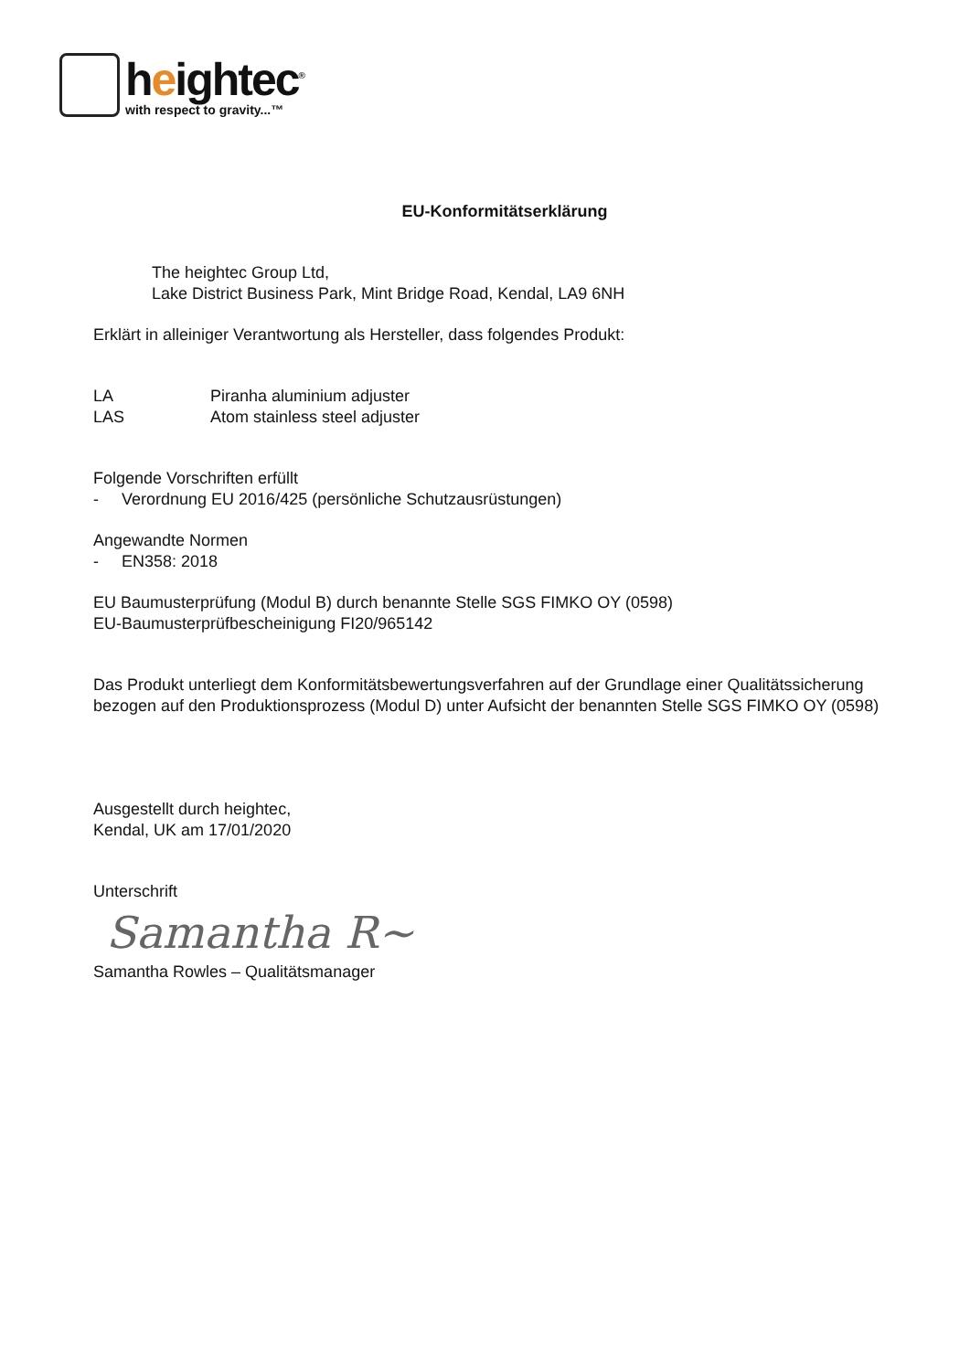heightec<sup>®</sup>
with respect to gravity...™
EU-Konformitätserklärung
The heightec Group Ltd,
Lake District Business Park, Mint Bridge Road, Kendal, LA9 6NH
Erklärt in alleiniger Verantwortung als Hersteller, dass folgendes Produkt:
LA Piranha aluminium adjuster
LAS Atom stainless steel adjuster
Folgende Vorschriften erfüllt
- Verordnung EU 2016/425 (persönliche Schutzausrüstungen)
Angewandte Normen
- EN358: 2018
EU Baumusterprüfung (Modul B) durch benannte Stelle SGS FIMKO OY (0598)
EU-Baumusterprüfbescheinigung FI20/965142
Das Produkt unterliegt dem Konformitätsbewertungsverfahren auf der Grundlage einer Qualitätssicherung bezogen auf den Produktionsprozess (Modul D) unter Aufsicht der benannten Stelle SGS FIMKO OY (0598)
Ausgestellt durch heightec,
Kendal, UK am 17/01/2020
Unterschrift
Samantha R~
Samantha Rowles – Qualitätsmanager